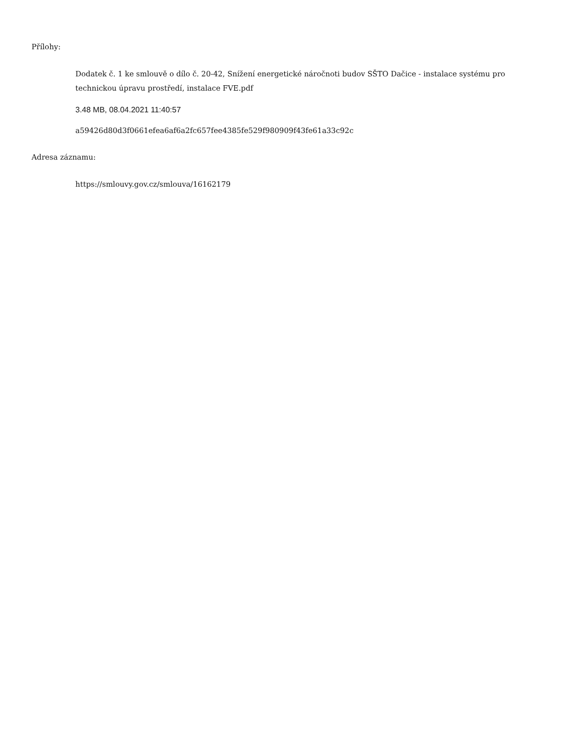Přílohy:
Dodatek č. 1 ke smlouvě o dílo č. 20-42, Snížení energetické náročnoti budov SŠTO Dačice - instalace systému pro technickou úpravu prostředí, instalace FVE.pdf
3.48 MB, 08.04.2021 11:40:57
a59426d80d3f0661efea6af6a2fc657fee4385fe529f980909f43fe61a33c92c
Adresa záznamu:
https://smlouvy.gov.cz/smlouva/16162179